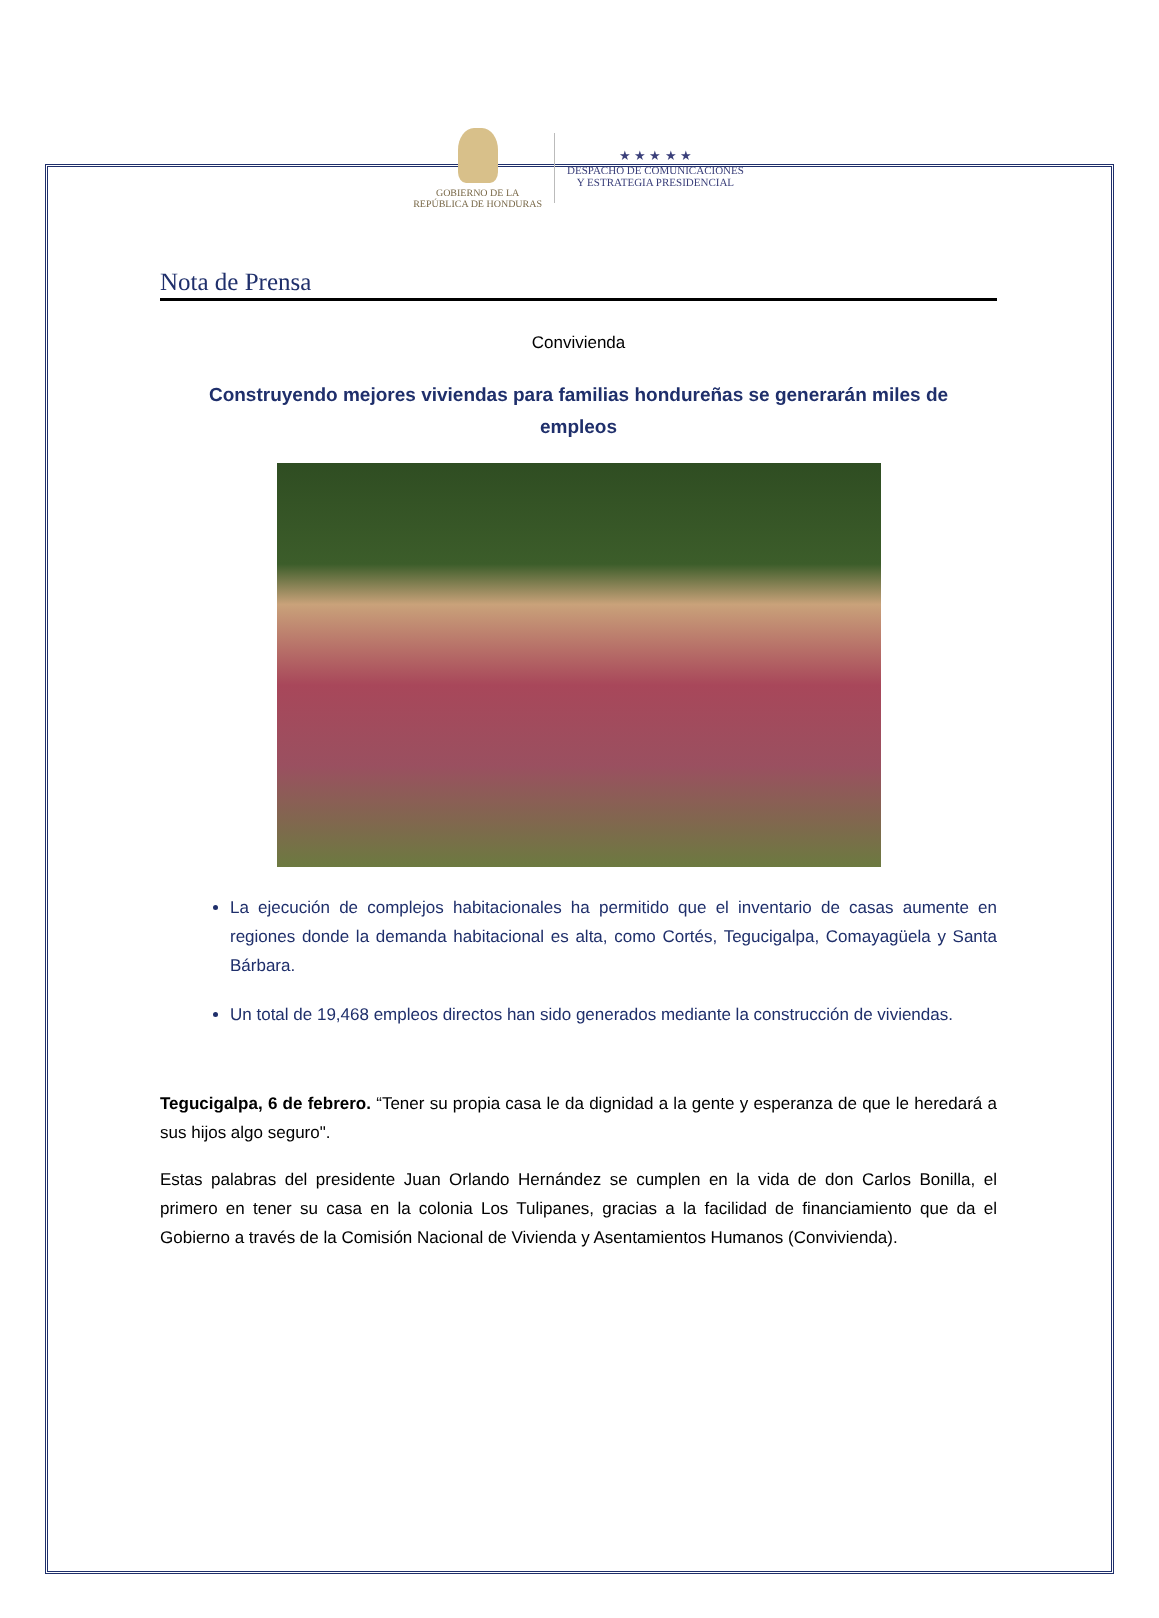GOBIERNO DE LA
REPÚBLICA DE HONDURAS
★ ★ ★ ★ ★
DESPACHO DE COMUNICACIONES
Y ESTRATEGIA PRESIDENCIAL
Nota de Prensa
Convivienda
Construyendo mejores viviendas para familias hondureñas se generarán miles de empleos
La ejecución de complejos habitacionales ha permitido que el inventario de casas aumente en regiones donde la demanda habitacional es alta, como Cortés, Tegucigalpa, Comayagüela y Santa Bárbara.
Un total de 19,468 empleos directos han sido generados mediante la construcción de viviendas.
Tegucigalpa, 6 de febrero. “Tener su propia casa le da dignidad a la gente y esperanza de que le heredará a sus hijos algo seguro".
Estas palabras del presidente Juan Orlando Hernández se cumplen en la vida de don Carlos Bonilla, el primero en tener su casa en la colonia Los Tulipanes, gracias a la facilidad de financiamiento que da el Gobierno a través de la Comisión Nacional de Vivienda y Asentamientos Humanos (Convivienda).